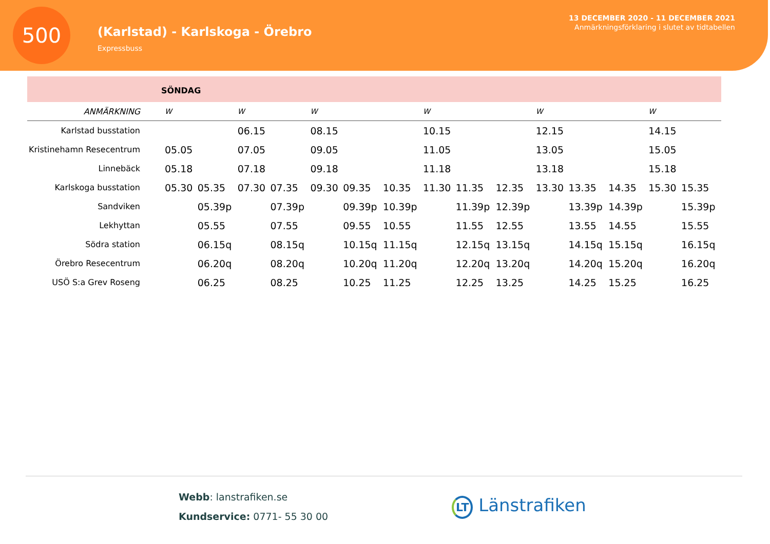500
(Karlstad) - Karlskoga - Örebro
Expressbuss
13 DECEMBER 2020 - 11 DECEMBER 2021
Anmärkningsförklaring i slutet av tidtabellen
SÖNDAG
| ANMÄRKNING | W | | W | | W | | | W | | | W | | | W | |
| --- | --- | --- | --- | --- | --- | --- | --- | --- | --- | --- | --- | --- | --- | --- | --- |
| Karlstad busstation | | | 06.15 | | 08.15 | | | 10.15 | | | 12.15 | | | 14.15 | |
| Kristinehamn Resecentrum | 05.05 | | 07.05 | | 09.05 | | | 11.05 | | | 13.05 | | | 15.05 | |
| Linnebäck | 05.18 | | 07.18 | | 09.18 | | | 11.18 | | | 13.18 | | | 15.18 | |
| Karlskoga busstation | 05.30 | 05.35 | 07.30 | 07.35 | 09.30 | 09.35 | 10.35 | 11.30 | 11.35 | 12.35 | 13.30 | 13.35 | 14.35 | 15.30 | 15.35 |
| Sandviken | | 05.39p | | 07.39p | | 09.39p | 10.39p | | 11.39p | 12.39p | | 13.39p | 14.39p | | 15.39p |
| Lekhyttan | | 05.55 | | 07.55 | | 09.55 | 10.55 | | 11.55 | 12.55 | | 13.55 | 14.55 | | 15.55 |
| Södra station | | 06.15q | | 08.15q | | 10.15q | 11.15q | | 12.15q | 13.15q | | 14.15q | 15.15q | | 16.15q |
| Örebro Resecentrum | | 06.20q | | 08.20q | | 10.20q | 11.20q | | 12.20q | 13.20q | | 14.20q | 15.20q | | 16.20q |
| USÖ S:a Grev Roseng | | 06.25 | | 08.25 | | 10.25 | 11.25 | | 12.25 | 13.25 | | 14.25 | 15.25 | | 16.25 |
Webb: lanstrafiken.se
Kundservice: 0771- 55 30 00
LT Länstrafiken